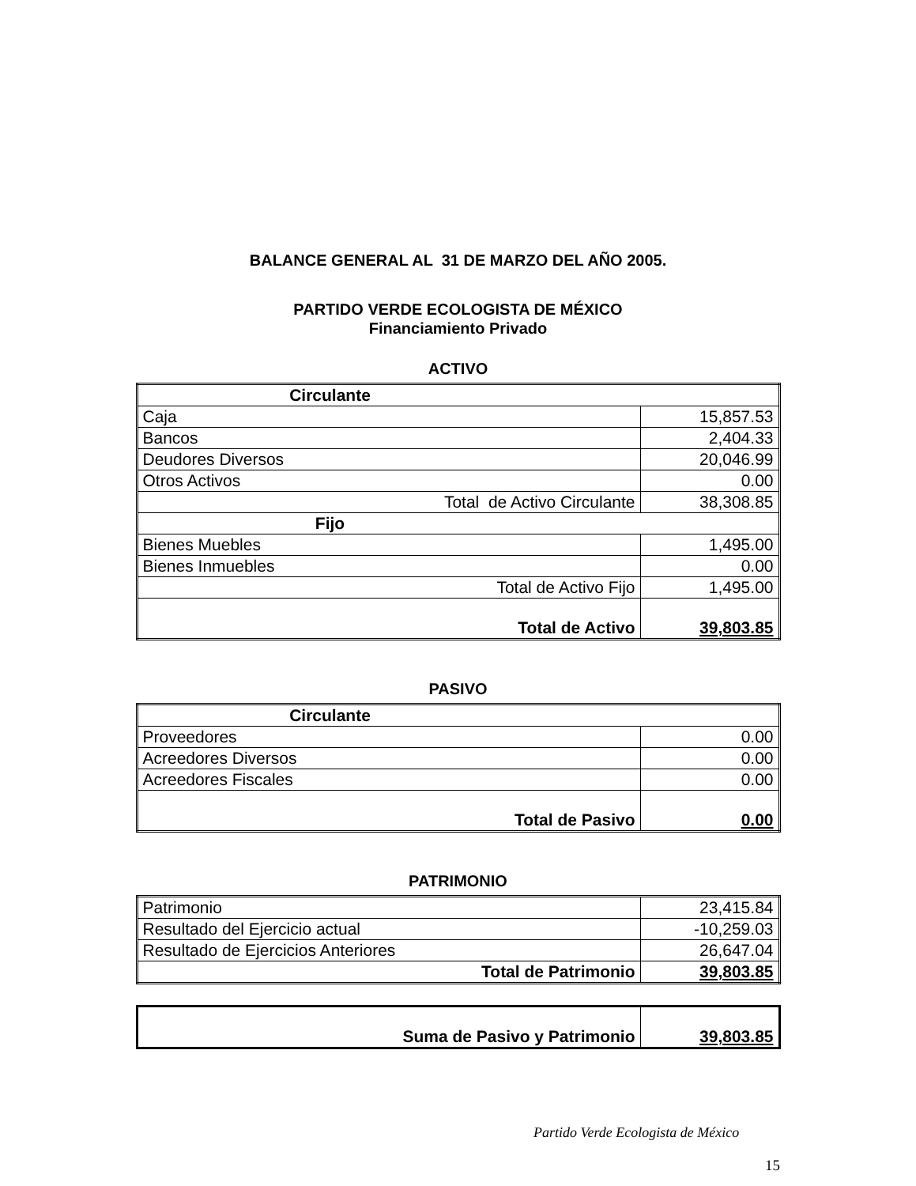BALANCE GENERAL AL 31 DE MARZO DEL AÑO 2005.
PARTIDO VERDE ECOLOGISTA DE MÉXICO
Financiamiento Privado
ACTIVO
| Circulante | |
| Caja | 15,857.53 |
| Bancos | 2,404.33 |
| Deudores Diversos | 20,046.99 |
| Otros Activos | 0.00 |
| Total de Activo Circulante | 38,308.85 |
| Fijo | |
| Bienes Muebles | 1,495.00 |
| Bienes Inmuebles | 0.00 |
| Total de Activo Fijo | 1,495.00 |
| Total de Activo | 39,803.85 |
PASIVO
| Circulante | |
| Proveedores | 0.00 |
| Acreedores Diversos | 0.00 |
| Acreedores Fiscales | 0.00 |
| Total de Pasivo | 0.00 |
PATRIMONIO
| Patrimonio | 23,415.84 |
| Resultado del Ejercicio actual | -10,259.03 |
| Resultado de Ejercicios Anteriores | 26,647.04 |
| Total de Patrimonio | 39,803.85 |
| Suma de Pasivo y Patrimonio | 39,803.85 |
Partido Verde Ecologista de México
15